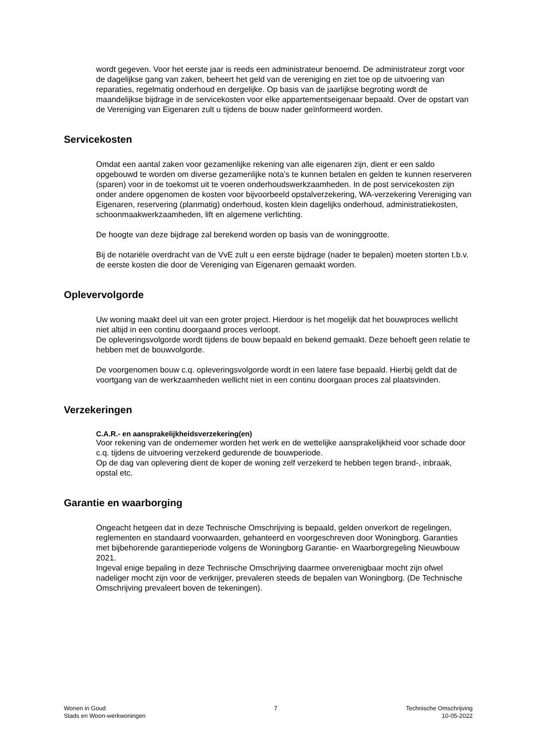wordt gegeven. Voor het eerste jaar is reeds een administrateur benoemd. De administrateur zorgt voor de dagelijkse gang van zaken, beheert het geld van de vereniging en ziet toe op de uitvoering van reparaties, regelmatig onderhoud en dergelijke. Op basis van de jaarlijkse begroting wordt de maandelijkse bijdrage in de servicekosten voor elke appartementseigenaar bepaald. Over de opstart van de Vereniging van Eigenaren zult u tijdens de bouw nader geïnformeerd worden.
Servicekosten
Omdat een aantal zaken voor gezamenlijke rekening van alle eigenaren zijn, dient er een saldo opgebouwd te worden om diverse gezamenlijke nota’s te kunnen betalen en gelden te kunnen reserveren (sparen) voor in de toekomst uit te voeren onderhoudswerkzaamheden. In de post servicekosten zijn onder andere opgenomen de kosten voor bijvoorbeeld opstalverzekering, WA-verzekering Vereniging van Eigenaren, reservering (planmatig) onderhoud, kosten klein dagelijks onderhoud, administratiekosten, schoonmaakwerkzaamheden, lift en algemene verlichting.
De hoogte van deze bijdrage zal berekend worden op basis van de woninggrootte.
Bij de notariële overdracht van de VvE zult u een eerste bijdrage (nader te bepalen) moeten storten t.b.v. de eerste kosten die door de Vereniging van Eigenaren gemaakt worden.
Oplevervolgorde
Uw woning maakt deel uit van een groter project. Hierdoor is het mogelijk dat het bouwproces wellicht niet altijd in een continu doorgaand proces verloopt.
De opleveringsvolgorde wordt tijdens de bouw bepaald en bekend gemaakt. Deze behoeft geen relatie te hebben met de bouwvolgorde.
De voorgenomen bouw c.q. opleveringsvolgorde wordt in een latere fase bepaald. Hierbij geldt dat de voortgang van de werkzaamheden wellicht niet in een continu doorgaan proces zal plaatsvinden.
Verzekeringen
C.A.R.- en aansprakelijkheidsverzekering(en)
Voor rekening van de ondernemer worden het werk en de wettelijke aansprakelijkheid voor schade door c.q. tijdens de uitvoering verzekerd gedurende de bouwperiode.
Op de dag van oplevering dient de koper de woning zelf verzekerd te hebben tegen brand-, inbraak, opstal etc.
Garantie en waarborging
Ongeacht hetgeen dat in deze Technische Omschrijving is bepaald, gelden onverkort de regelingen, reglementen en standaard voorwaarden, gehanteerd en voorgeschreven door Woningborg. Garanties met bijbehorende garantieperiode volgens de Woningborg Garantie- en Waarborgregeling Nieuwbouw 2021.
Ingeval enige bepaling in deze Technische Omschrijving daarmee onverenigbaar mocht zijn ofwel nadeliger mocht zijn voor de verkrijger, prevaleren steeds de bepalen van Woningborg. (De Technische Omschrijving prevaleert boven de tekeningen).
Wonen in Goud
Stads en Woon-werkwoningen
7 Technische Omschrijving
10-05-2022